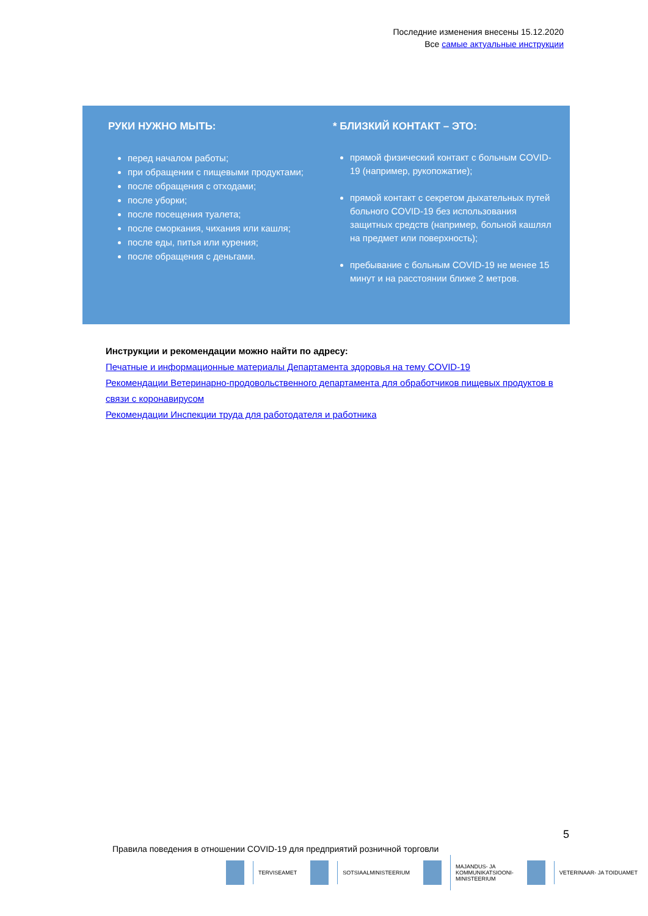Последние изменения внесены 15.12.2020
Все самые актуальные инструкции
РУКИ НУЖНО МЫТЬ:
перед началом работы;
при обращении с пищевыми продуктами;
после обращения с отходами;
после уборки;
после посещения туалета;
после сморкания, чихания или кашля;
после еды, питья или курения;
после обращения с деньгами.
* БЛИЗКИЙ КОНТАКТ – ЭТО:
прямой физический контакт с больным COVID-19 (например, рукопожатие);
прямой контакт с секретом дыхательных путей больного COVID-19 без использования защитных средств (например, больной кашлял на предмет или поверхность);
пребывание с больным COVID-19 не менее 15 минут и на расстоянии ближе 2 метров.
Инструкции и рекомендации можно найти по адресу:
Печатные и информационные материалы Департамента здоровья на тему COVID-19
Рекомендации Ветеринарно-продовольственного департамента для обработчиков пищевых продуктов в связи с коронавирусом
Рекомендации Инспекции труда для работодателя и работника
5
Правила поведения в отношении COVID-19 для предприятий розничной торговли
TERVISEAMET SOTSIAALMINISTEERIUM
MAJANDUS- JA
KOMMUNIKATSIOONI-
MINISTEERIUM
VETERINAAR- JA TOIDUAMET